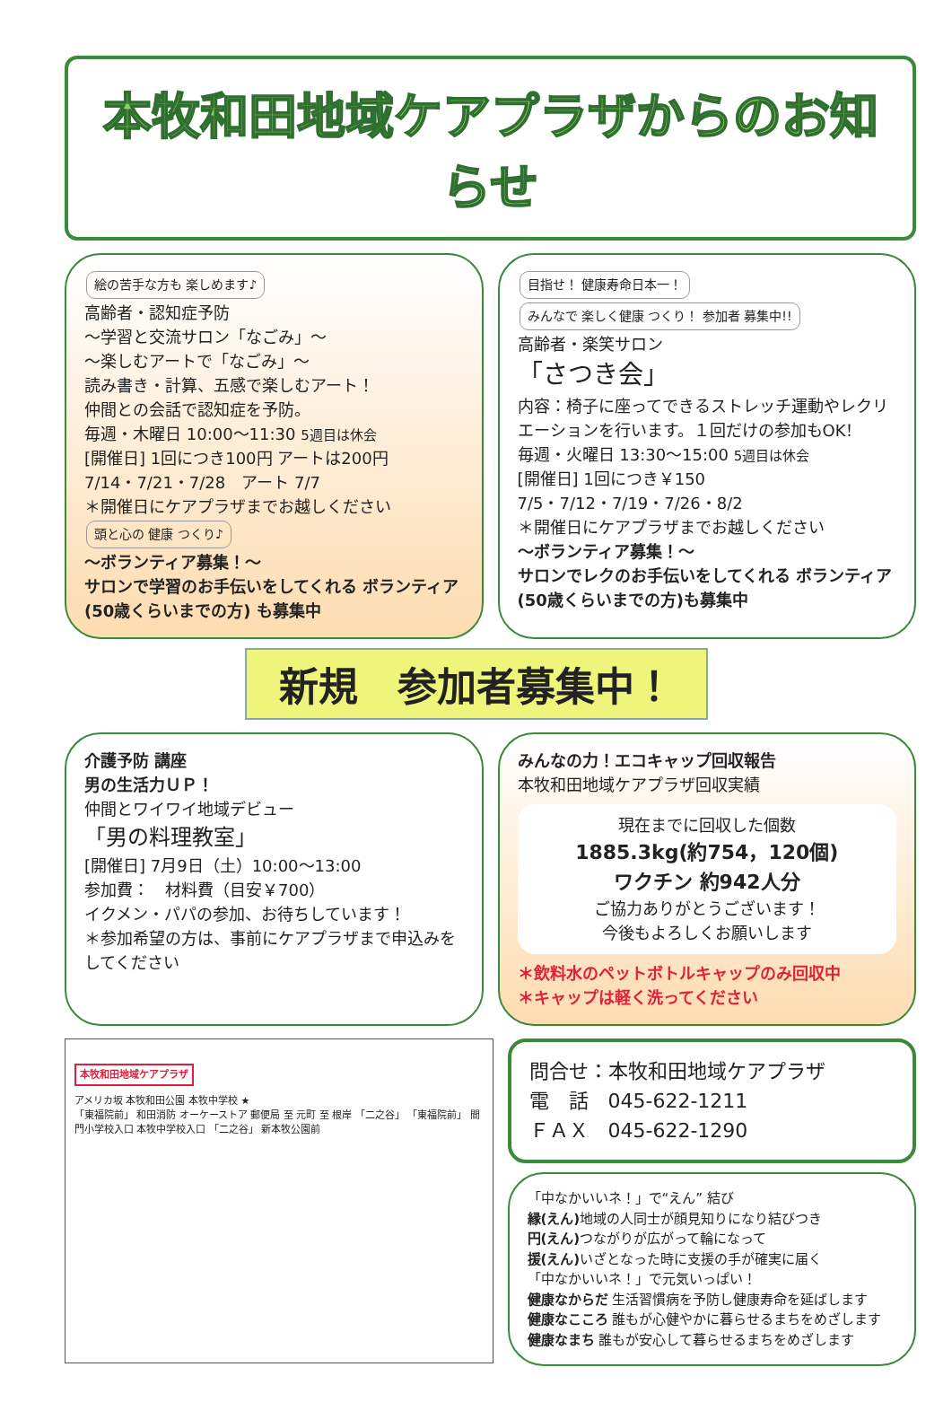本牧和田地域ケアプラザからのお知らせ
絵の苦手な方も 楽しめます♪
高齢者・認知症予防
～学習と交流サロン「なごみ」～
～楽しむアートで「なごみ」～
読み書き・計算、五感で楽しむアート！
仲間との会話で認知症を予防。
毎週・木曜日 10:00～11:30 5週目は休会
[開催日] 1回につき100円 アートは200円
7/14・7/21・7/28　アート 7/7
＊開催日にケアプラザまでお越しください
頭と心の 健康 つくり♪
～ボランティア募集！～
サロンで学習のお手伝いをしてくれる ボランティア(50歳くらいまでの方) も募集中
目指せ！ 健康寿命日本一！ みんなで 楽しく健康 つくり！ 参加者 募集中!!
高齢者・楽笑サロン
「さつき会」
内容：椅子に座ってできるストレッチ運動やレクリエーションを行います。１回だけの参加もOK！
毎週・火曜日 13:30～15:00 5週目は休会
[開催日] 1回につき￥150
7/5・7/12・7/19・7/26・8/2
＊開催日にケアプラザまでお越しください
～ボランティア募集！～
サロンでレクのお手伝いをしてくれる ボランティア(50歳くらいまでの方)も募集中
新規　参加者募集中！
介護予防 講座
男の生活力ＵＰ！
仲間とワイワイ地域デビュー
「男の料理教室」
[開催日] 7月9日（土）10:00～13:00
参加費：　材料費（目安￥700）
イクメン・パパの参加、お待ちしています！
＊参加希望の方は、事前にケアプラザまで申込みをしてください
みんなの力！エコキャップ回収報告
本牧和田地域ケアプラザ回収実績
現在までに回収した個数
1885.3kg(約754，120個)
ワクチン 約942人分
ご協力ありがとうございます！
今後もよろしくお願いします
＊飲料水のペットボトルキャップのみ回収中
＊キャップは軽く洗ってください
本牧和田地域ケアプラザ
アメリカ坂 本牧和田公園 本牧中学校 ★
「東福院前」 和田消防 オーケーストア 郵便局 至 元町 至 根岸 「二之谷」 「東福院前」 間門小学校入口 本牧中学校入口 「二之谷」 新本牧公園前
問合せ：本牧和田地域ケアプラザ
電　話　045-622-1211
ＦＡＸ　045-622-1290
「中なかいいネ！」で“えん” 結び
縁(えん) 地域の人同士が顔見知りになり結びつき
円(えん) つながりが広がって輪になって
援(えん) いざとなった時に支援の手が確実に届く
「中なかいいネ！」で元気いっぱい！
健康なからだ 生活習慣病を予防し健康寿命を延ばします
健康なこころ 誰もが心健やかに暮らせるまちをめざします
健康なまち 誰もが安心して暮らせるまちをめざします